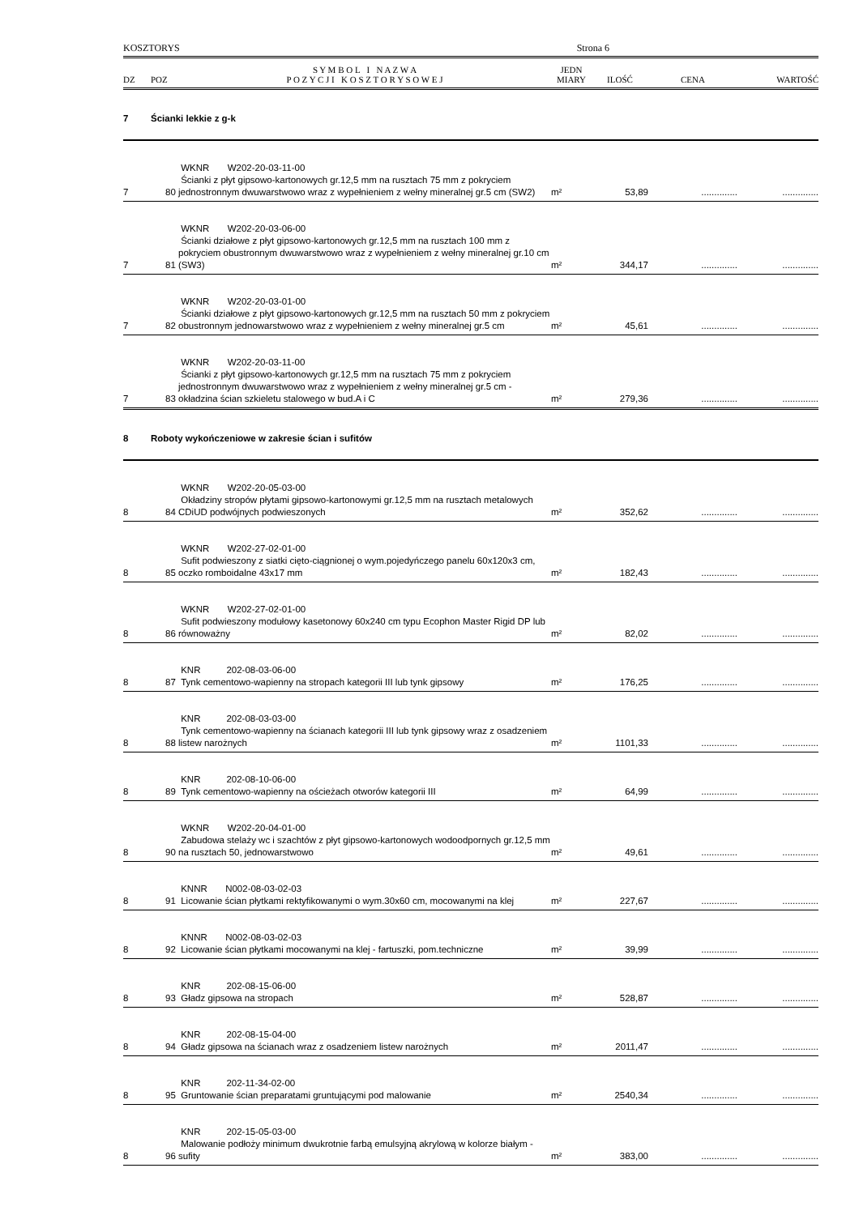KOSZTORYS Strona 6
| DZ | POZ | S Y M B O L I N A Z W A P O Z Y C J I K O S Z T O R Y S O W E J | JEDN MIARY | ILOŚĆ | CENA | WARTOŚĆ |
| --- | --- | --- | --- | --- | --- | --- |
| 7 | Ścianki lekkie z g-k | | | | | |
| 7 | 80 | WKNR W202-20-03-11-00 Ścianki z płyt gipsowo-kartonowych gr.12,5 mm na rusztach 75 mm z pokryciem jednostronnym dwuwarstwowo wraz z wypełnieniem z wełny mineralnej gr.5 cm (SW2) | m² | 53,89 | .............. | .............. |
| 7 | 81 | WKNR W202-20-03-06-00 Ścianki działowe z płyt gipsowo-kartonowych gr.12,5 mm na rusztach 100 mm z pokryciem obustronnym dwuwarstwowo wraz z wypełnieniem z wełny mineralnej gr.10 cm (SW3) | m² | 344,17 | .............. | .............. |
| 7 | 82 | WKNR W202-20-03-01-00 Ścianki działowe z płyt gipsowo-kartonowych gr.12,5 mm na rusztach 50 mm z pokryciem obustronnym jednowarstwowo wraz z wypełnieniem z wełny mineralnej gr.5 cm | m² | 45,61 | .............. | .............. |
| 7 | 83 | WKNR W202-20-03-11-00 Ścianki z płyt gipsowo-kartonowych gr.12,5 mm na rusztach 75 mm z pokryciem jednostronnym dwuwarstwowo wraz z wypełnieniem z wełny mineralnej gr.5 cm - okładzina ścian szkieletu stalowego w bud.A i C | m² | 279,36 | .............. | .............. |
| 8 | Roboty wykończeniowe w zakresie ścian i sufitów | | | | | |
| 8 | 84 | WKNR W202-20-05-03-00 Okładziny stropów płytami gipsowo-kartonowymi gr.12,5 mm na rusztach metalowych CDiUD podwójnych podwieszonych | m² | 352,62 | .............. | .............. |
| 8 | 85 | WKNR W202-27-02-01-00 Sufit podwieszony z siatki cięto-ciągnionej o wym.pojedyńczego panelu 60x120x3 cm, oczko romboidalne 43x17 mm | m² | 182,43 | .............. | .............. |
| 8 | 86 | WKNR W202-27-02-01-00 Sufit podwieszony modułowy kasetonowy 60x240 cm typu Ecophon Master Rigid DP lub równoważny | m² | 82,02 | .............. | .............. |
| 8 | 87 | KNR 202-08-03-06-00 Tynk cementowo-wapienny na stropach kategorii III lub tynk gipsowy | m² | 176,25 | .............. | .............. |
| 8 | 88 | KNR 202-08-03-03-00 Tynk cementowo-wapienny na ścianach kategorii III lub tynk gipsowy wraz z osadzeniem listew narożnych | m² | 1101,33 | .............. | .............. |
| 8 | 89 | KNR 202-08-10-06-00 Tynk cementowo-wapienny na ościeżach otworów kategorii III | m² | 64,99 | .............. | .............. |
| 8 | 90 | WKNR W202-20-04-01-00 Zabudowa stelaży wc i szachtów z płyt gipsowo-kartonowych wodoodpornych gr.12,5 mm na rusztach 50, jednowarstwowo | m² | 49,61 | .............. | .............. |
| 8 | 91 | KNNR N002-08-03-02-03 Licowanie ścian płytkami rektyfikowanymi o wym.30x60 cm, mocowanymi na klej | m² | 227,67 | .............. | .............. |
| 8 | 92 | KNNR N002-08-03-02-03 Licowanie ścian płytkami mocowanymi na klej - fartuszki, pom.techniczne | m² | 39,99 | .............. | .............. |
| 8 | 93 | KNR 202-08-15-06-00 Gładz gipsowa na stropach | m² | 528,87 | .............. | .............. |
| 8 | 94 | KNR 202-08-15-04-00 Gładz gipsowa na ścianach wraz z osadzeniem listew narożnych | m² | 2011,47 | .............. | .............. |
| 8 | 95 | KNR 202-11-34-02-00 Gruntowanie ścian preparatami gruntującymi pod malowanie | m² | 2540,34 | .............. | .............. |
| 8 | 96 | KNR 202-15-05-03-00 Malowanie podłoży minimum dwukrotnie farbą emulsyjną akrylową w kolorze białym - sufity | m² | 383,00 | .............. | .............. |